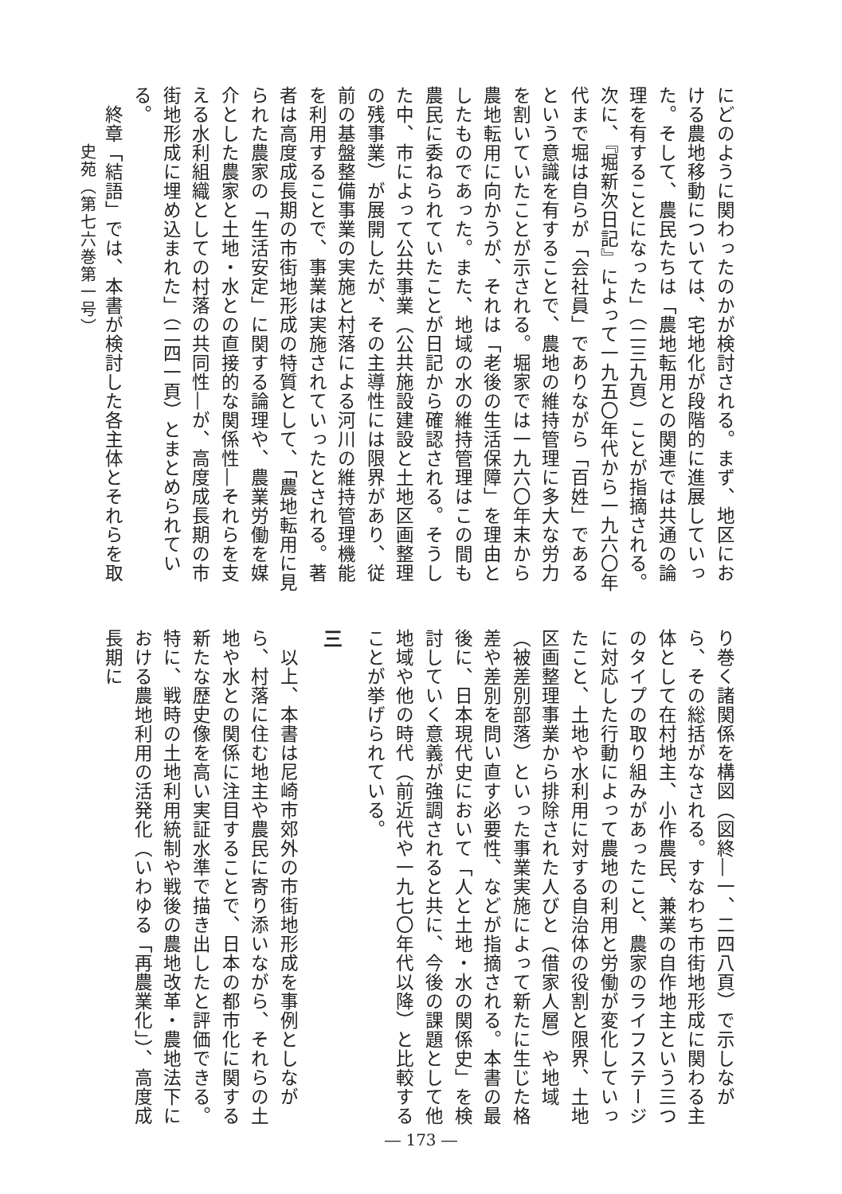にどのように関わったのかが検討される。まず、地区における農地移動については、宅地化が段階的に進展していった。そして、農民たちは「農地転用との関連では共通の論理を有することになった」（二三九頁）ことが指摘される。次に、『堀新次日記』によって一九五〇年代から一九六〇年代まで堀は自らが「会社員」でありながら「百姓」であるという意識を有することで、農地の維持管理に多大な労力を割いていたことが示される。堀家では一九六〇年末から農地転用に向かうが、それは「老後の生活保障」を理由としたものであった。また、地域の水の維持管理はこの間も農民に委ねられていたことが日記から確認される。そうした中、市によって公共事業（公共施設建設と土地区画整理の残事業）が展開したが、その主導性には限界があり、従前の基盤整備事業の実施と村落による河川の維持管理機能を利用することで、事業は実施されていったとされる。著者は高度成長期の市街地形成の特質として、「農地転用に見られた農家の「生活安定」に関する論理や、農業労働を媒介とした農家と土地・水との直接的な関係性―それらを支える水利組織としての村落の共同性―が、高度成長期の市街地形成に埋め込まれた」（二四一頁）とまとめられている。
　終章「結語」では、本書が検討した各主体とそれらを取
り巻く諸関係を構図（図終―一、二四八頁）で示しながら、その総括がなされる。すなわち市街地形成に関わる主体として在村地主、小作農民、兼業の自作地主という三つのタイプの取り組みがあったこと、農家のライフステージに対応した行動によって農地の利用と労働が変化していったこと、土地や水利用に対する自治体の役割と限界、土地区画整理事業から排除された人びと（借家人層）や地域（被差別部落）といった事業実施によって新たに生じた格差や差別を問い直す必要性、などが指摘される。本書の最後に、日本現代史において「人と土地・水の関係史」を検討していく意義が強調されると共に、今後の課題として他地域や他の時代（前近代や一九七〇年代以降）と比較することが挙げられている。
三
　以上、本書は尼崎市郊外の市街地形成を事例としながら、村落に住む地主や農民に寄り添いながら、それらの土地や水との関係に注目することで、日本の都市化に関する新たな歴史像を高い実証水準で描き出したと評価できる。特に、戦時の土地利用統制や戦後の農地改革・農地法下における農地利用の活発化（いわゆる「再農業化」）、高度成長期に
史苑（第七六巻第一号）
― 173 ―